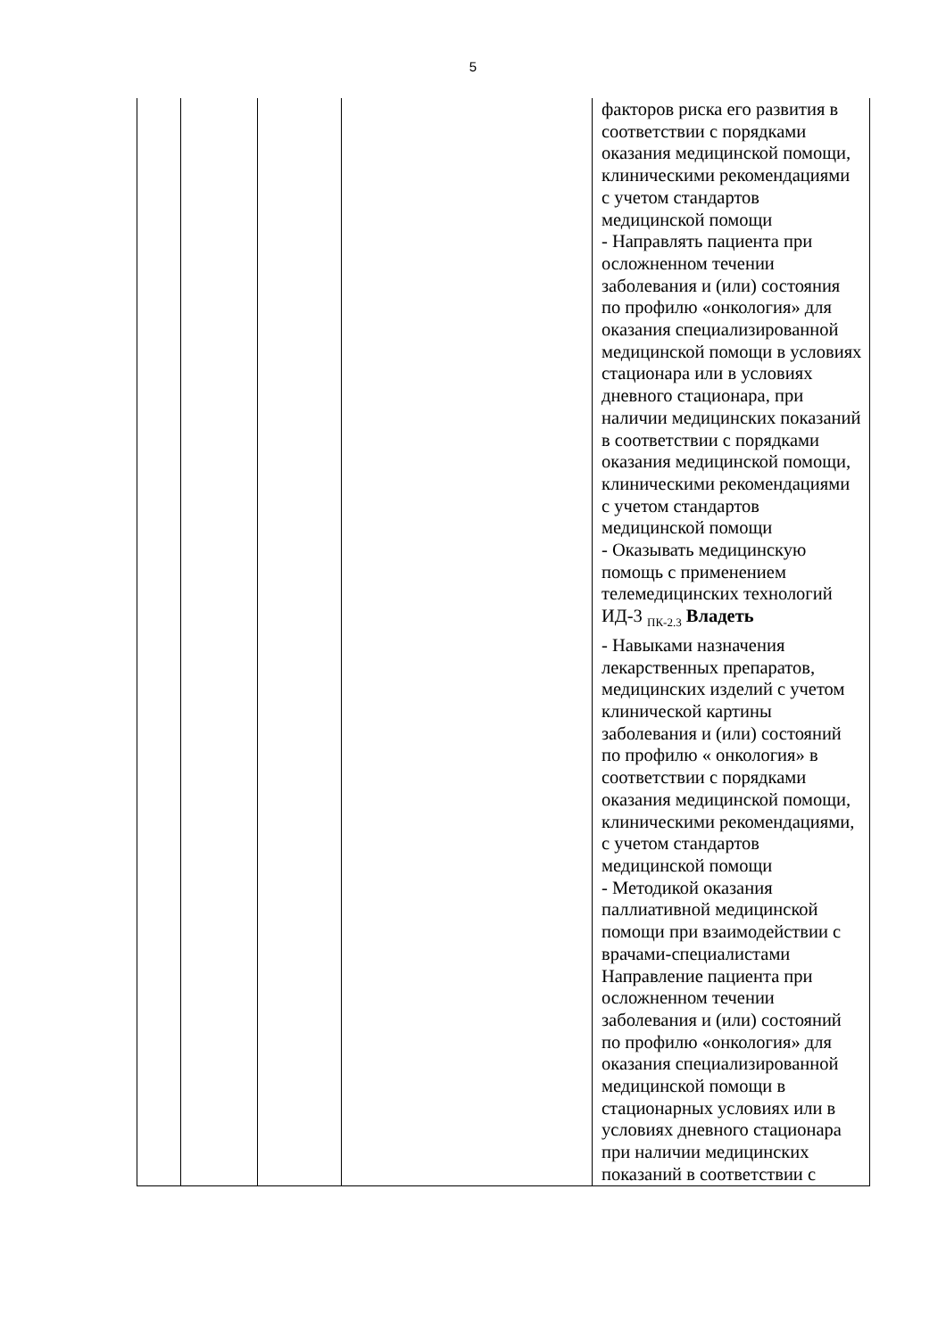5
| | | | | факторов риска его развития в соответствии с порядками оказания медицинской помощи, клиническими рекомендациями с учетом стандартов медицинской помощи - Направлять пациента при осложненном течении заболевания и (или) состояния по профилю «онкология» для оказания специализированной медицинской помощи в условиях стационара или в условиях дневного стационара, при наличии медицинских показаний в соответствии с порядками оказания медицинской помощи, клиническими рекомендациями с учетом стандартов медицинской помощи - Оказывать медицинскую помощь с применением телемедицинских технологий ИД-3 <sub>ПК-2.3</sub> Владеть - Навыками назначения лекарственных препаратов, медицинских изделий с учетом клинической картины заболевания и (или) состояний по профилю « онкология» в соответствии с порядками оказания медицинской помощи, клиническими рекомендациями, с учетом стандартов медицинской помощи - Методикой оказания паллиативной медицинской помощи при взаимодействии с врачами-специалистами Направление пациента при осложненном течении заболевания и (или) состояний по профилю «онкология» для оказания специализированной медицинской помощи в стационарных условиях или в условиях дневного стационара при наличии медицинских показаний в соответствии с |